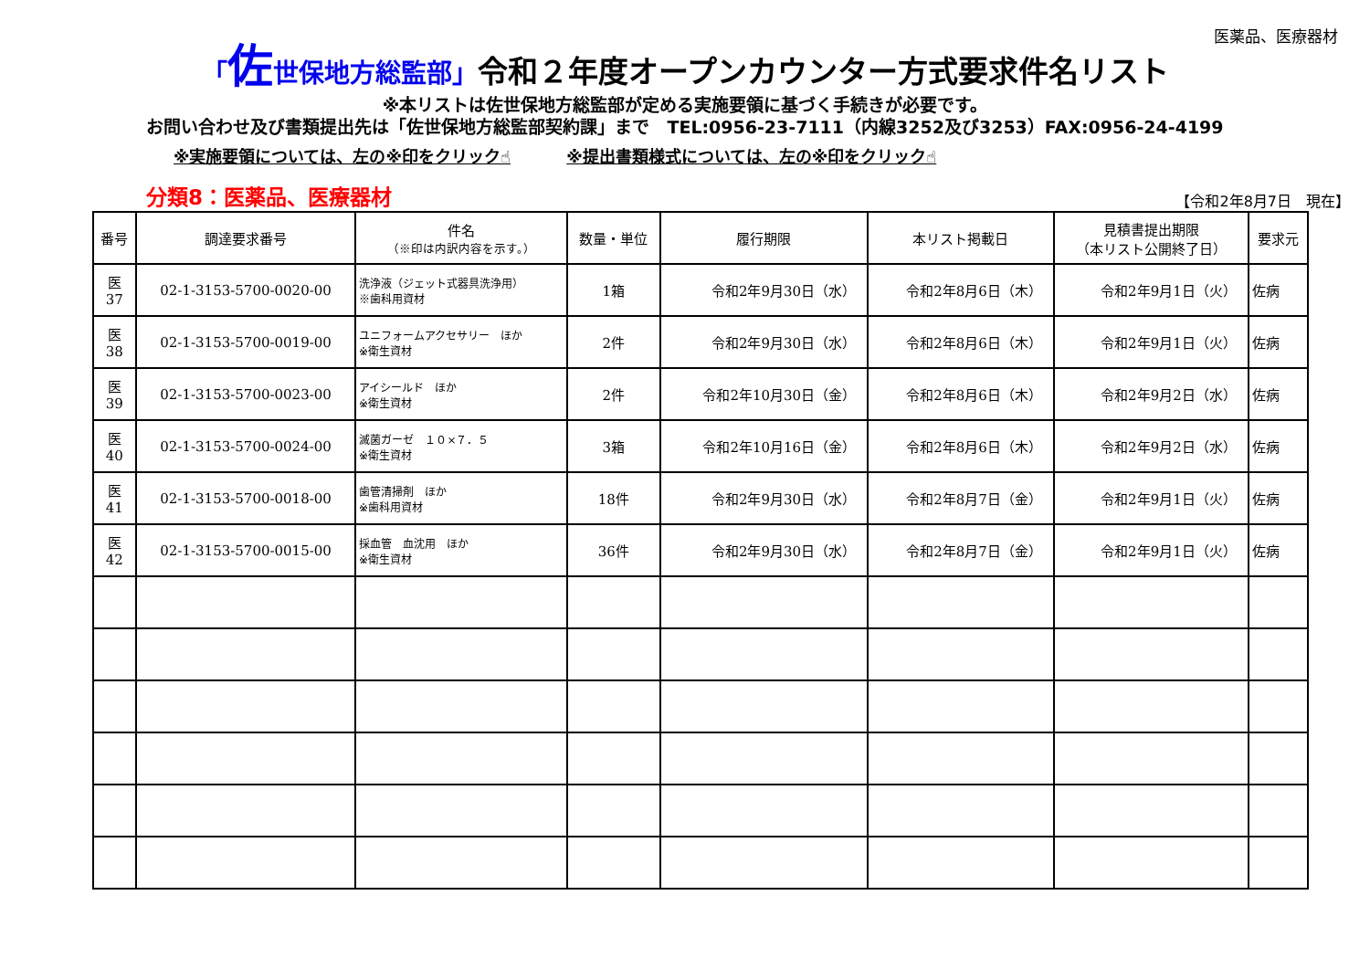医薬品、医療器材
「佐世保地方総監部」令和２年度オープンカウンター方式要求件名リスト
※本リストは佐世保地方総監部が定める実施要領に基づく手続きが必要です。
お問い合わせ及び書類提出先は「佐世保地方総監部契約課」まで　TEL:0956-23-7111（内線3252及び3253）FAX:0956-24-4199
※実施要領については、左の※印をクリック☝ ※提出書類様式については、左の※印をクリック☝
分類8：医薬品、医療器材 【令和2年8月7日　現在】
| 番号 | 調達要求番号 | 件名 （※印は内訳内容を示す。） | 数量・単位 | 履行期限 | 本リスト掲載日 | 見積書提出期限 （本リスト公開終了日） | 要求元 |
| --- | --- | --- | --- | --- | --- | --- | --- |
| 医 37 | 02-1-3153-5700-0020-00 | 洗浄液（ジェット式器具洗浄用） ※歯科用資材 | 1箱 | 令和2年9月30日（水） | 令和2年8月6日（木） | 令和2年9月1日（火） | 佐病 |
| 医 38 | 02-1-3153-5700-0019-00 | ユニフォームアクセサリー ほか ※衛生資材 | 2件 | 令和2年9月30日（水） | 令和2年8月6日（木） | 令和2年9月1日（火） | 佐病 |
| 医 39 | 02-1-3153-5700-0023-00 | アイシールド ほか ※衛生資材 | 2件 | 令和2年10月30日（金） | 令和2年8月6日（木） | 令和2年9月2日（水） | 佐病 |
| 医 40 | 02-1-3153-5700-0024-00 | 滅菌ガーゼ １０×７．５ ※衛生資材 | 3箱 | 令和2年10月16日（金） | 令和2年8月6日（木） | 令和2年9月2日（水） | 佐病 |
| 医 41 | 02-1-3153-5700-0018-00 | 歯管清掃剤 ほか ※歯科用資材 | 18件 | 令和2年9月30日（水） | 令和2年8月7日（金） | 令和2年9月1日（火） | 佐病 |
| 医 42 | 02-1-3153-5700-0015-00 | 採血管 血沈用 ほか ※衛生資材 | 36件 | 令和2年9月30日（水） | 令和2年8月7日（金） | 令和2年9月1日（火） | 佐病 |